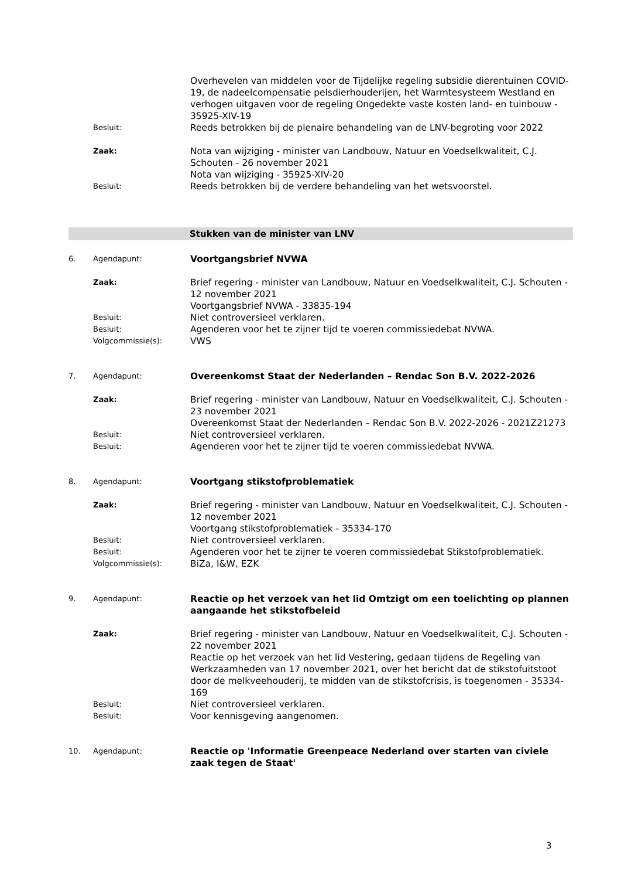Overhevelen van middelen voor de Tijdelijke regeling subsidie dierentuinen COVID-19, de nadeelcompensatie pelsdierhouderijen, het Warmtesysteem Westland en verhogen uitgaven voor de regeling Ongedekte vaste kosten land- en tuinbouw - 35925-XIV-19
Besluit:
Reeds betrokken bij de plenaire behandeling van de LNV-begroting voor 2022
Zaak:
Nota van wijziging - minister van Landbouw, Natuur en Voedselkwaliteit, C.J. Schouten - 26 november 2021
Nota van wijziging - 35925-XIV-20
Besluit:
Reeds betrokken bij de verdere behandeling van het wetsvoorstel.
Stukken van de minister van LNV
6. Agendapunt:
Voortgangsbrief NVWA
Zaak:
Brief regering - minister van Landbouw, Natuur en Voedselkwaliteit, C.J. Schouten - 12 november 2021
Voortgangsbrief NVWA - 33835-194
Besluit:
Niet controversieel verklaren.
Besluit:
Agenderen voor het te zijner tijd te voeren commissiedebat NVWA.
Volgcommissie(s):
VWS
7. Agendapunt:
Overeenkomst Staat der Nederlanden – Rendac Son B.V. 2022-2026
Zaak:
Brief regering - minister van Landbouw, Natuur en Voedselkwaliteit, C.J. Schouten - 23 november 2021
Overeenkomst Staat der Nederlanden – Rendac Son B.V. 2022-2026 - 2021Z21273
Besluit:
Niet controversieel verklaren.
Besluit:
Agenderen voor het te zijner tijd te voeren commissiedebat NVWA.
8. Agendapunt:
Voortgang stikstofproblematiek
Zaak:
Brief regering - minister van Landbouw, Natuur en Voedselkwaliteit, C.J. Schouten - 12 november 2021
Voortgang stikstofproblematiek - 35334-170
Besluit:
Niet controversieel verklaren.
Besluit:
Agenderen voor het te zijner te voeren commissiedebat Stikstofproblematiek.
Volgcommissie(s):
BiZa, I&W, EZK
9. Agendapunt:
Reactie op het verzoek van het lid Omtzigt om een toelichting op plannen aangaande het stikstofbeleid
Zaak:
Brief regering - minister van Landbouw, Natuur en Voedselkwaliteit, C.J. Schouten - 22 november 2021
Reactie op het verzoek van het lid Vestering, gedaan tijdens de Regeling van Werkzaamheden van 17 november 2021, over het bericht dat de stikstofuitstoot door de melkveehouderij, te midden van de stikstofcrisis, is toegenomen - 35334-169
Besluit:
Niet controversieel verklaren.
Besluit:
Voor kennisgeving aangenomen.
10. Agendapunt:
Reactie op 'Informatie Greenpeace Nederland over starten van civiele zaak tegen de Staat'
3